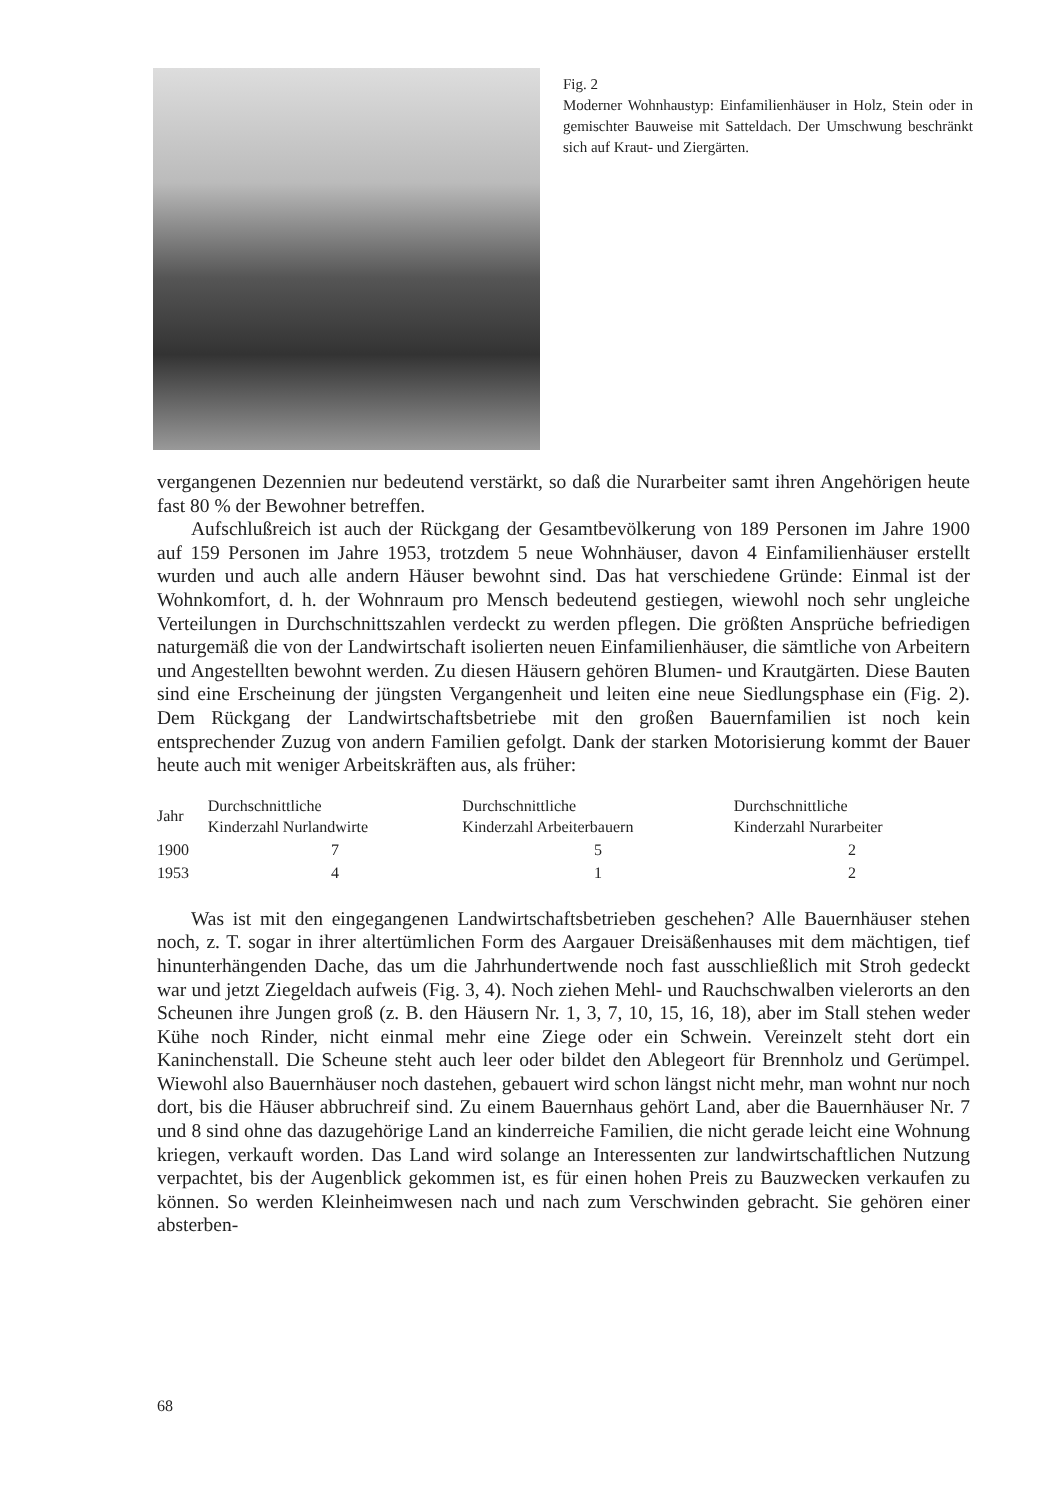Fig. 2
Moderner Wohnhaustyp: Einfamilienhäuser in Holz, Stein oder in gemischter Bauweise mit Satteldach. Der Umschwung beschränkt sich auf Kraut- und Ziergärten.
vergangenen Dezennien nur bedeutend verstärkt, so daß die Nurarbeiter samt ihren Angehörigen heute fast 80 % der Bewohner betreffen.
Aufschlußreich ist auch der Rückgang der Gesamtbevölkerung von 189 Personen im Jahre 1900 auf 159 Personen im Jahre 1953, trotzdem 5 neue Wohnhäuser, davon 4 Einfamilienhäuser erstellt wurden und auch alle andern Häuser bewohnt sind. Das hat verschiedene Gründe: Einmal ist der Wohnkomfort, d. h. der Wohnraum pro Mensch bedeutend gestiegen, wiewohl noch sehr ungleiche Verteilungen in Durchschnittszahlen verdeckt zu werden pflegen. Die größten Ansprüche befriedigen naturgemäß die von der Landwirtschaft isolierten neuen Einfamilienhäuser, die sämtliche von Arbeitern und Angestellten bewohnt werden. Zu diesen Häusern gehören Blumen- und Krautgärten. Diese Bauten sind eine Erscheinung der jüngsten Vergangenheit und leiten eine neue Siedlungsphase ein (Fig. 2). Dem Rückgang der Landwirtschaftsbetriebe mit den großen Bauernfamilien ist noch kein entsprechender Zuzug von andern Familien gefolgt. Dank der starken Motorisierung kommt der Bauer heute auch mit weniger Arbeitskräften aus, als früher:
| Jahr | Durchschnittliche Kinderzahl Nurlandwirte | Durchschnittliche Kinderzahl Arbeiterbauern | Durchschnittliche Kinderzahl Nurarbeiter |
| --- | --- | --- | --- |
| 1900 | 7 | 5 | 2 |
| 1953 | 4 | 1 | 2 |
Was ist mit den eingegangenen Landwirtschaftsbetrieben geschehen? Alle Bauernhäuser stehen noch, z. T. sogar in ihrer altertümlichen Form des Aargauer Dreisäßenhauses mit dem mächtigen, tief hinunterhängenden Dache, das um die Jahrhundertwende noch fast ausschließlich mit Stroh gedeckt war und jetzt Ziegeldach aufweis (Fig. 3, 4). Noch ziehen Mehl- und Rauchschwalben vielerorts an den Scheunen ihre Jungen groß (z. B. den Häusern Nr. 1, 3, 7, 10, 15, 16, 18), aber im Stall stehen weder Kühe noch Rinder, nicht einmal mehr eine Ziege oder ein Schwein. Vereinzelt steht dort ein Kaninchenstall. Die Scheune steht auch leer oder bildet den Ablegeort für Brennholz und Gerümpel. Wiewohl also Bauernhäuser noch dastehen, gebauert wird schon längst nicht mehr, man wohnt nur noch dort, bis die Häuser abbruchreif sind. Zu einem Bauernhaus gehört Land, aber die Bauernhäuser Nr. 7 und 8 sind ohne das dazugehörige Land an kinderreiche Familien, die nicht gerade leicht eine Wohnung kriegen, verkauft worden. Das Land wird solange an Interessenten zur landwirtschaftlichen Nutzung verpachtet, bis der Augenblick gekommen ist, es für einen hohen Preis zu Bauzwecken verkaufen zu können. So werden Kleinheimwesen nach und nach zum Verschwinden gebracht. Sie gehören einer absterben-
68